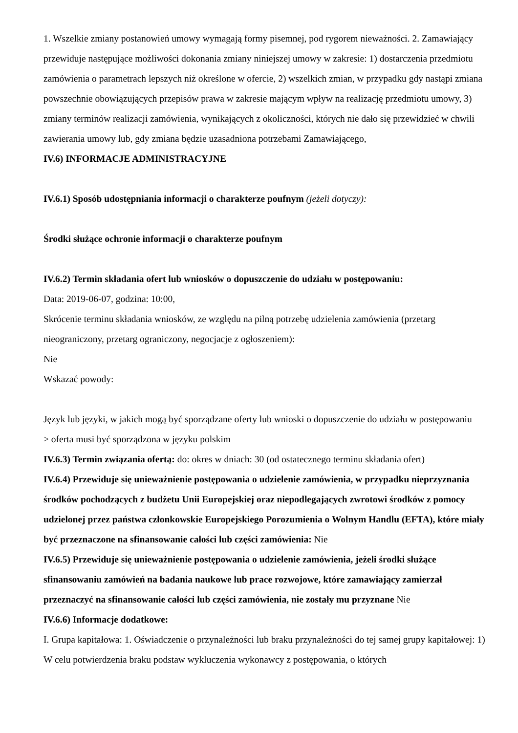1. Wszelkie zmiany postanowień umowy wymagają formy pisemnej, pod rygorem nieważności. 2. Zamawiający przewiduje następujące możliwości dokonania zmiany niniejszej umowy w zakresie: 1) dostarczenia przedmiotu zamówienia o parametrach lepszych niż określone w ofercie, 2) wszelkich zmian, w przypadku gdy nastąpi zmiana powszechnie obowiązujących przepisów prawa w zakresie mającym wpływ na realizację przedmiotu umowy, 3) zmiany terminów realizacji zamówienia, wynikających z okoliczności, których nie dało się przewidzieć w chwili zawierania umowy lub, gdy zmiana będzie uzasadniona potrzebami Zamawiającego,
IV.6) INFORMACJE ADMINISTRACYJNE
IV.6.1) Sposób udostępniania informacji o charakterze poufnym (jeżeli dotyczy):
Środki służące ochronie informacji o charakterze poufnym
IV.6.2) Termin składania ofert lub wniosków o dopuszczenie do udziału w postępowaniu:
Data: 2019-06-07, godzina: 10:00,
Skrócenie terminu składania wniosków, ze względu na pilną potrzebę udzielenia zamówienia (przetarg nieograniczony, przetarg ograniczony, negocjacje z ogłoszeniem):
Nie
Wskazać powody:
Język lub języki, w jakich mogą być sporządzane oferty lub wnioski o dopuszczenie do udziału w postępowaniu
> oferta musi być sporządzona w języku polskim
IV.6.3) Termin związania ofertą: do: okres w dniach: 30 (od ostatecznego terminu składania ofert)
IV.6.4) Przewiduje się unieważnienie postępowania o udzielenie zamówienia, w przypadku nieprzyznania środków pochodzących z budżetu Unii Europejskiej oraz niepodlegających zwrotowi środków z pomocy udzielonej przez państwa członkowskie Europejskiego Porozumienia o Wolnym Handlu (EFTA), które miały być przeznaczone na sfinansowanie całości lub części zamówienia: Nie
IV.6.5) Przewiduje się unieważnienie postępowania o udzielenie zamówienia, jeżeli środki służące sfinansowaniu zamówień na badania naukowe lub prace rozwojowe, które zamawiający zamierzał przeznaczyć na sfinansowanie całości lub części zamówienia, nie zostały mu przyznane Nie
IV.6.6) Informacje dodatkowe:
I. Grupa kapitałowa: 1. Oświadczenie o przynależności lub braku przynależności do tej samej grupy kapitałowej: 1) W celu potwierdzenia braku podstaw wykluczenia wykonawcy z postępowania, o których